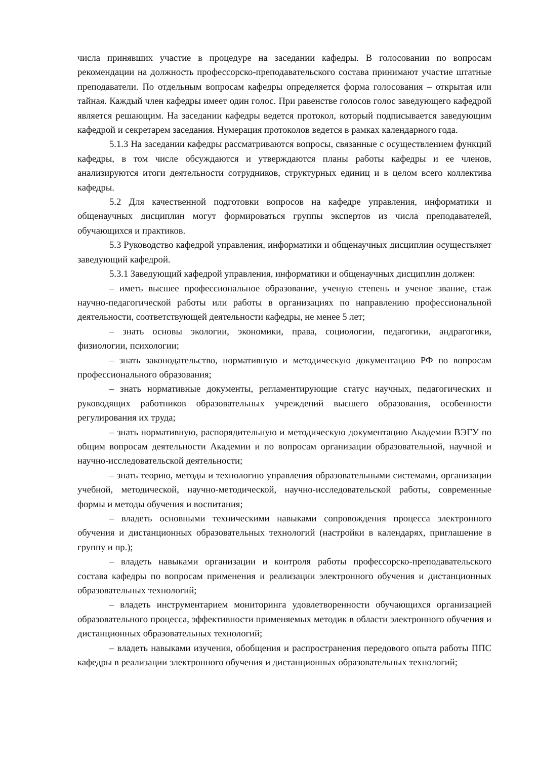числа принявших участие в процедуре на заседании кафедры. В голосовании по вопросам рекомендации на должность профессорско-преподавательского состава принимают участие штатные преподаватели. По отдельным вопросам кафедры определяется форма голосования – открытая или тайная. Каждый член кафедры имеет один голос. При равенстве голосов голос заведующего кафедрой является решающим. На заседании кафедры ведется протокол, который подписывается заведующим кафедрой и секретарем заседания. Нумерация протоколов ведется в рамках календарного года.
5.1.3 На заседании кафедры рассматриваются вопросы, связанные с осуществлением функций кафедры, в том числе обсуждаются и утверждаются планы работы кафедры и ее членов, анализируются итоги деятельности сотрудников, структурных единиц и в целом всего коллектива кафедры.
5.2 Для качественной подготовки вопросов на кафедре управления, информатики и общенаучных дисциплин могут формироваться группы экспертов из числа преподавателей, обучающихся и практиков.
5.3 Руководство кафедрой управления, информатики и общенаучных дисциплин осуществляет заведующий кафедрой.
5.3.1 Заведующий кафедрой управления, информатики и общенаучных дисциплин должен:
– иметь высшее профессиональное образование, ученую степень и ученое звание, стаж научно-педагогической работы или работы в организациях по направлению профессиональной деятельности, соответствующей деятельности кафедры, не менее 5 лет;
– знать основы экологии, экономики, права, социологии, педагогики, андрагогики, физиологии, психологии;
– знать законодательство, нормативную и методическую документацию РФ по вопросам профессионального образования;
– знать нормативные документы, регламентирующие статус научных, педагогических и руководящих работников образовательных учреждений высшего образования, особенности регулирования их труда;
– знать нормативную, распорядительную и методическую документацию Академии ВЭГУ по общим вопросам деятельности Академии и по вопросам организации образовательной, научной и научно-исследовательской деятельности;
– знать теорию, методы и технологию управления образовательными системами, организации учебной, методической, научно-методической, научно-исследовательской работы, современные формы и методы обучения и воспитания;
– владеть основными техническими навыками сопровождения процесса электронного обучения и дистанционных образовательных технологий (настройки в календарях, приглашение в группу и пр.);
– владеть навыками организации и контроля работы профессорско-преподавательского состава кафедры по вопросам применения и реализации электронного обучения и дистанционных образовательных технологий;
– владеть инструментарием мониторинга удовлетворенности обучающихся организацией образовательного процесса, эффективности применяемых методик в области электронного обучения и дистанционных образовательных технологий;
– владеть навыками изучения, обобщения и распространения передового опыта работы ППС кафедры в реализации электронного обучения и дистанционных образовательных технологий;